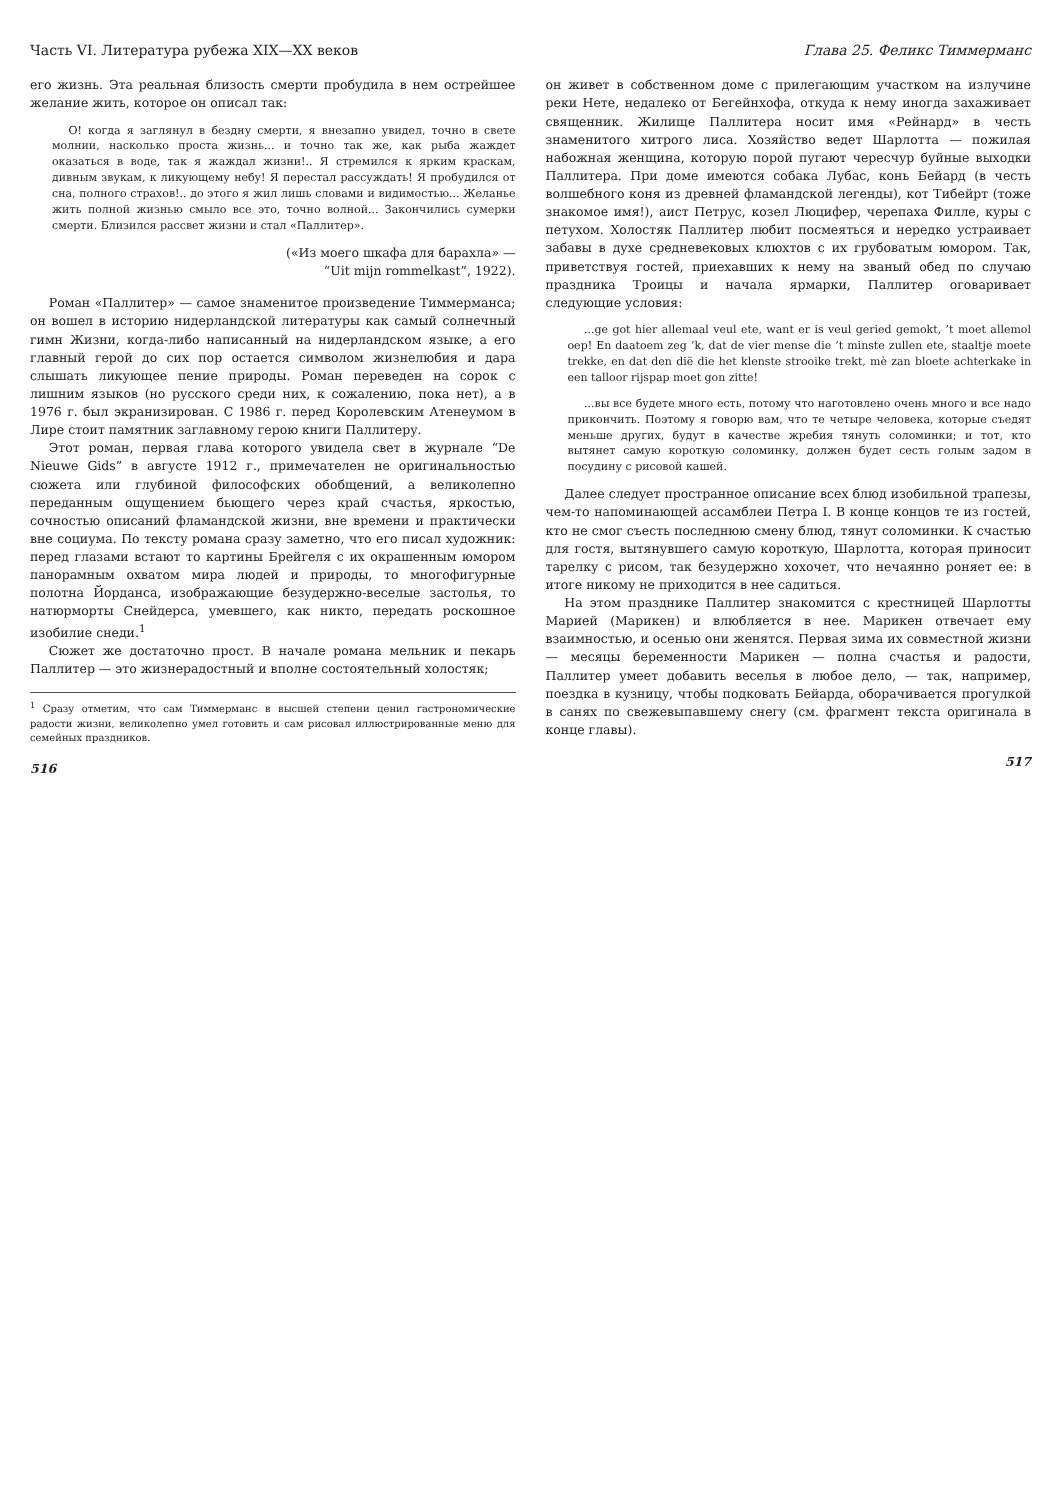Часть VI. Литература рубежа XIX—XX веков
его жизнь. Эта реальная близость смерти пробудила в нем острейшее желание жить, которое он описал так:
О! когда я заглянул в бездну смерти, я внезапно увидел, точно в свете молнии, насколько проста жизнь... и точно так же, как рыба жаждет оказаться в воде, так я жаждал жизни!.. Я стремился к ярким краскам, дивным звукам, к ликующему небу! Я перестал рассуждать! Я пробудился от сна, полного страхов!.. до этого я жил лишь словами и видимостью... Желанье жить полной жизнью смыло все это, точно волной... Закончились сумерки смерти. Близился рассвет жизни и стал «Паллитер».
(«Из моего шкафа для барахла» —
“Uit mijn rommelkast”, 1922).
Роман «Паллитер» — самое знаменитое произведение Тиммерманса; он вошел в историю нидерландской литературы как самый солнечный гимн Жизни, когда-либо написанный на нидерландском языке, а его главный герой до сих пор остается символом жизнелюбия и дара слышать ликующее пение природы. Роман переведен на сорок с лишним языков (но русского среди них, к сожалению, пока нет), а в 1976 г. был экранизирован. С 1986 г. перед Королевским Атенеумом в Лире стоит памятник заглавному герою книги Паллитеру.
Этот роман, первая глава которого увидела свет в журнале “De Nieuwe Gids” в августе 1912 г., примечателен не оригинальностью сюжета или глубиной философских обобщений, а великолепно переданным ощущением бьющего через край счастья, яркостью, сочностью описаний фламандской жизни, вне времени и практически вне социума. По тексту романа сразу заметно, что его писал художник: перед глазами встают то картины Брейгеля с их окрашенным юмором панорамным охватом мира людей и природы, то многофигурные полотна Йорданса, изображающие безудержно-веселые застолья, то натюрморты Снейдерса, умевшего, как никто, передать роскошное изобилие снеди.<sup>1</sup>
Сюжет же достаточно прост. В начале романа мельник и пекарь Паллитер — это жизнерадостный и вполне состоятельный холостяк;
<sup>1</sup> Сразу отметим, что сам Тиммерманс в высшей степени ценил гастрономические радости жизни, великолепно умел готовить и сам рисовал иллюстрированные меню для семейных праздников.
516
Глава 25. Феликс Тиммерманс
он живет в собственном доме с прилегающим участком на излучине реки Нете, недалеко от Бегейнхофа, откуда к нему иногда захаживает священник. Жилище Паллитера носит имя «Рейнард» в честь знаменитого хитрого лиса. Хозяйство ведет Шарлотта — пожилая набожная женщина, которую порой пугают чересчур буйные выходки Паллитера. При доме имеются собака Лубас, конь Бейард (в честь волшебного коня из древней фламандской легенды), кот Тибейрт (тоже знакомое имя!), аист Петрус, козел Люцифер, черепаха Филле, куры с петухом. Холостяк Паллитер любит посмеяться и нередко устраивает забавы в духе средневековых клюхтов с их грубоватым юмором. Так, приветствуя гостей, приехавших к нему на званый обед по случаю праздника Троицы и начала ярмарки, Паллитер оговаривает следующие условия:
...ge got hier allemaal veul ete, want er is veul geried gemokt, ’t moet allemol oep! En daatoem zeg ’k, dat de vier mense die ’t minste zullen ete, staaltje moete trekke, en dat den dië die het klenste strooike trekt, mè zan bloete achterkake in een talloor rijspap moet gon zitte!
...вы все будете много есть, потому что наготовлено очень много и все надо прикончить. Поэтому я говорю вам, что те четыре человека, которые съедят меньше других, будут в качестве жребия тянуть соломинки; и тот, кто вытянет самую короткую соломинку, должен будет сесть голым задом в посудину с рисовой кашей.
Далее следует пространное описание всех блюд изобильной трапезы, чем-то напоминающей ассамблеи Петра I. В конце концов те из гостей, кто не смог съесть последнюю смену блюд, тянут соломинки. К счастью для гостя, вытянувшего самую короткую, Шарлотта, которая приносит тарелку с рисом, так безудержно хохочет, что нечаянно роняет ее: в итоге никому не приходится в нее садиться.
На этом празднике Паллитер знакомится с крестницей Шарлотты Марией (Марикен) и влюбляется в нее. Марикен отвечает ему взаимностью, и осенью они женятся. Первая зима их совместной жизни — месяцы беременности Марикен — полна счастья и радости, Паллитер умеет добавить веселья в любое дело, — так, например, поездка в кузницу, чтобы подковать Бейарда, оборачивается прогулкой в санях по свежевыпавшему снегу (см. фрагмент текста оригинала в конце главы).
517